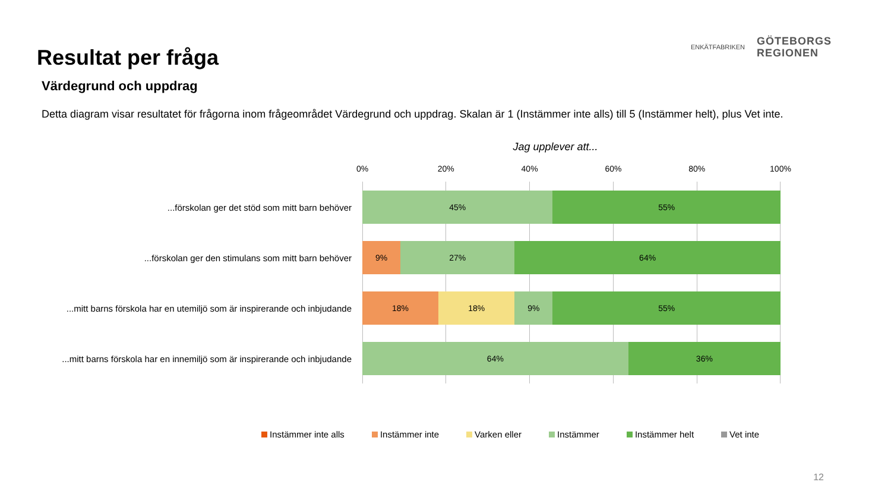Resultat per fråga
ENKÄTFABRIKEN
GÖTEBORGS
REGIONEN
Värdegrund och uppdrag
Detta diagram visar resultatet för frågorna inom frågeområdet Värdegrund och uppdrag. Skalan är 1 (Instämmer inte alls) till 5 (Instämmer helt), plus Vet inte.
Jag upplever att...
0% 20% 40% 60% 80% 100%
...förskolan ger det stöd som mitt barn behöver
45% 55%
...förskolan ger den stimulans som mitt barn behöver
9% 27% 64%
...mitt barns förskola har en utemiljö som är inspirerande och inbjudande
18% 18% 9% 55%
...mitt barns förskola har en innemiljö som är inspirerande och inbjudande
64% 36%
Instämmer inte alls Instämmer inte Varken eller Instämmer Instämmer helt Vet inte
12